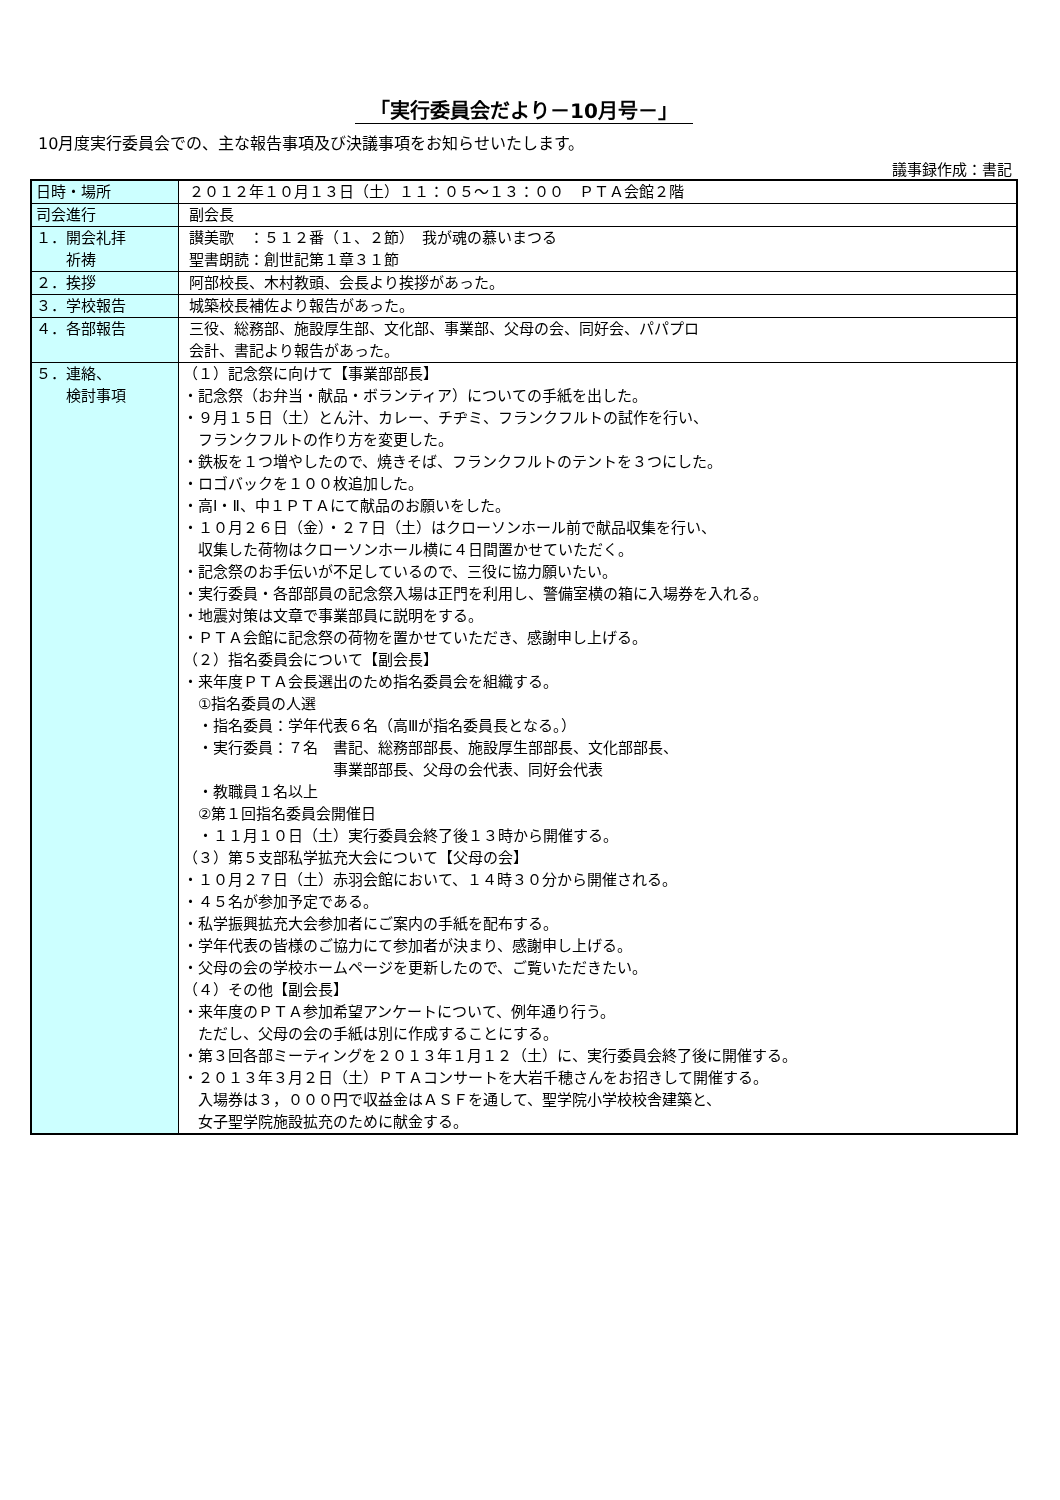「実行委員会だより－10月号－」
10月度実行委員会での、主な報告事項及び決議事項をお知らせいたします。
議事録作成：書記
| 日時・場所 | ２０１２年１０月１３日（土）１１：０５～１３：００ ＰＴＡ会館２階 |
| 司会進行 | 副会長 |
| １．開会礼拝 祈祷 | 讃美歌 ：５１２番（１、２節） 我が魂の慕いまつる 聖書朗読：創世記第１章３１節 |
| ２．挨拶 | 阿部校長、木村教頭、会長より挨拶があった。 |
| ３．学校報告 | 城築校長補佐より報告があった。 |
| ４．各部報告 | 三役、総務部、施設厚生部、文化部、事業部、父母の会、同好会、パパプロ 会計、書記より報告があった。 |
| ５．連絡、 検討事項 | （１）記念祭に向けて【事業部部長】 ・記念祭（お弁当・献品・ボランティア）についての手紙を出した。 ・９月１５日（土）とん汁、カレー、チヂミ、フランクフルトの試作を行い、 フランクフルトの作り方を変更した。 ・鉄板を１つ増やしたので、焼きそば、フランクフルトのテントを３つにした。 ・ロゴバックを１００枚追加した。 ・高Ⅰ・Ⅱ、中１ＰＴＡにて献品のお願いをした。 ・１０月２６日（金）・２７日（土）はクローソンホール前で献品収集を行い、 収集した荷物はクローソンホール横に４日間置かせていただく。 ・記念祭のお手伝いが不足しているので、三役に協力願いたい。 ・実行委員・各部部員の記念祭入場は正門を利用し、警備室横の箱に入場券を入れる。 ・地震対策は文章で事業部員に説明をする。 ・ＰＴＡ会館に記念祭の荷物を置かせていただき、感謝申し上げる。 （２）指名委員会について【副会長】 ・来年度ＰＴＡ会長選出のため指名委員会を組織する。 ①指名委員の人選 ・指名委員：学年代表６名（高Ⅲが指名委員長となる。） ・実行委員：７名 書記、総務部部長、施設厚生部部長、文化部部長、 事業部部長、父母の会代表、同好会代表 ・教職員１名以上 ②第１回指名委員会開催日 ・１１月１０日（土）実行委員会終了後１３時から開催する。 （３）第５支部私学拡充大会について【父母の会】 ・１０月２７日（土）赤羽会館において、１４時３０分から開催される。 ・４５名が参加予定である。 ・私学振興拡充大会参加者にご案内の手紙を配布する。 ・学年代表の皆様のご協力にて参加者が決まり、感謝申し上げる。 ・父母の会の学校ホームページを更新したので、ご覧いただきたい。 （４）その他【副会長】 ・来年度のＰＴＡ参加希望アンケートについて、例年通り行う。 ただし、父母の会の手紙は別に作成することにする。 ・第３回各部ミーティングを２０１３年１月１２（土）に、実行委員会終了後に開催する。 ・２０１３年３月２日（土）ＰＴＡコンサートを大岩千穂さんをお招きして開催する。 入場券は３，０００円で収益金はＡＳＦを通して、聖学院小学校校舎建築と、 女子聖学院施設拡充のために献金する。 |